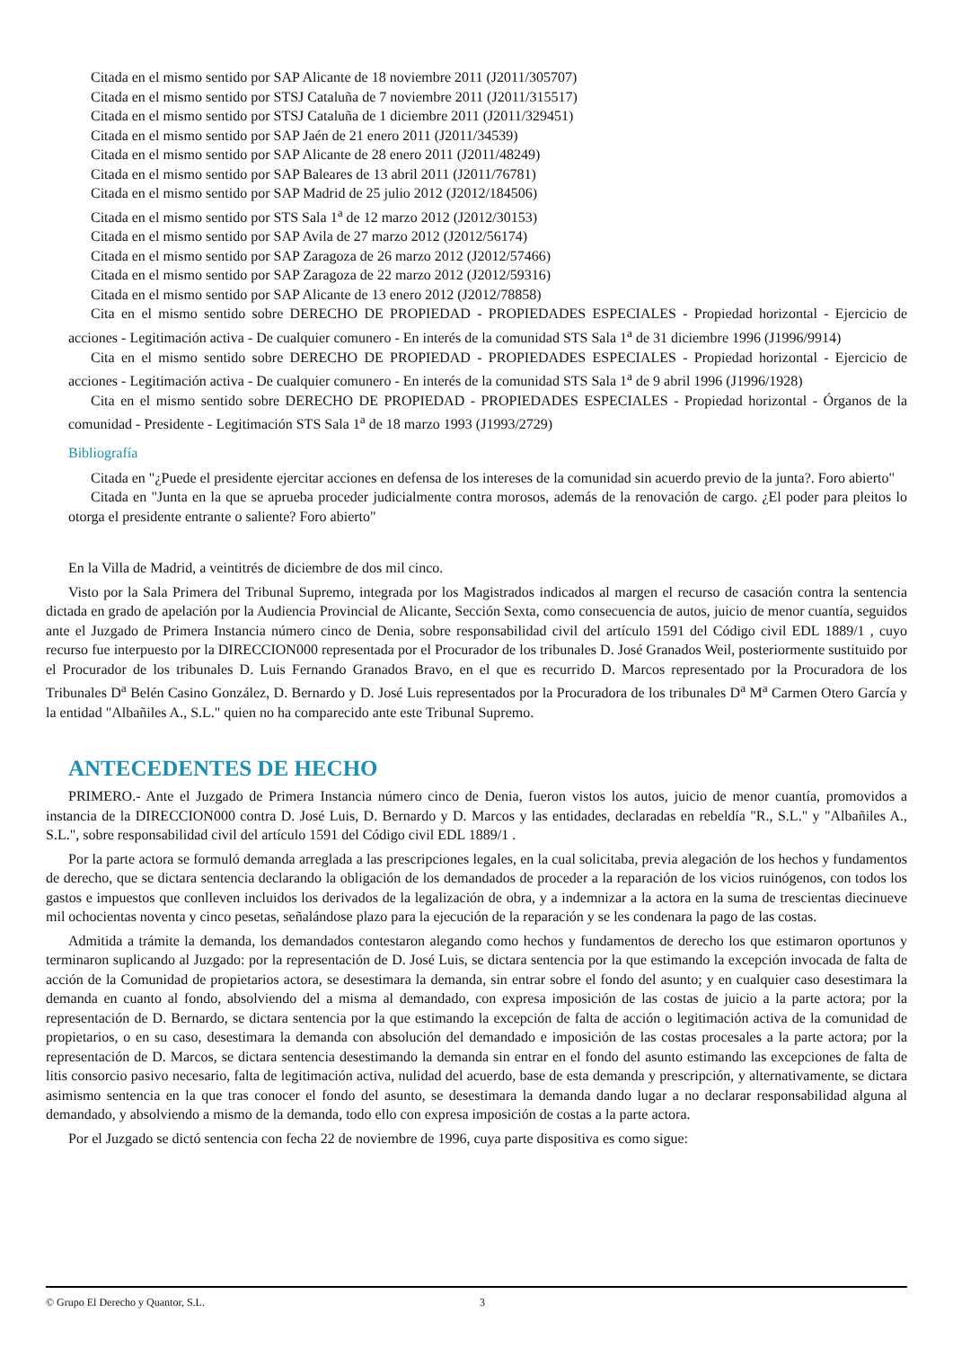Citada en el mismo sentido por SAP Alicante de 18 noviembre 2011 (J2011/305707)
Citada en el mismo sentido por STSJ Cataluña de 7 noviembre 2011 (J2011/315517)
Citada en el mismo sentido por STSJ Cataluña de 1 diciembre 2011 (J2011/329451)
Citada en el mismo sentido por SAP Jaén de 21 enero 2011 (J2011/34539)
Citada en el mismo sentido por SAP Alicante de 28 enero 2011 (J2011/48249)
Citada en el mismo sentido por SAP Baleares de 13 abril 2011 (J2011/76781)
Citada en el mismo sentido por SAP Madrid de 25 julio 2012 (J2012/184506)
Citada en el mismo sentido por STS Sala 1<sup>a</sup> de 12 marzo 2012 (J2012/30153)
Citada en el mismo sentido por SAP Avila de 27 marzo 2012 (J2012/56174)
Citada en el mismo sentido por SAP Zaragoza de 26 marzo 2012 (J2012/57466)
Citada en el mismo sentido por SAP Zaragoza de 22 marzo 2012 (J2012/59316)
Citada en el mismo sentido por SAP Alicante de 13 enero 2012 (J2012/78858)
Cita en el mismo sentido sobre DERECHO DE PROPIEDAD - PROPIEDADES ESPECIALES - Propiedad horizontal - Ejercicio de acciones - Legitimación activa - De cualquier comunero - En interés de la comunidad STS Sala 1<sup>a</sup> de 31 diciembre 1996 (J1996/9914)
Cita en el mismo sentido sobre DERECHO DE PROPIEDAD - PROPIEDADES ESPECIALES - Propiedad horizontal - Ejercicio de acciones - Legitimación activa - De cualquier comunero - En interés de la comunidad STS Sala 1<sup>a</sup> de 9 abril 1996 (J1996/1928)
Cita en el mismo sentido sobre DERECHO DE PROPIEDAD - PROPIEDADES ESPECIALES - Propiedad horizontal - Órganos de la comunidad - Presidente - Legitimación STS Sala 1<sup>a</sup> de 18 marzo 1993 (J1993/2729)
Bibliografía
Citada en "¿Puede el presidente ejercitar acciones en defensa de los intereses de la comunidad sin acuerdo previo de la junta?. Foro abierto"
Citada en "Junta en la que se aprueba proceder judicialmente contra morosos, además de la renovación de cargo. ¿El poder para pleitos lo otorga el presidente entrante o saliente? Foro abierto"
En la Villa de Madrid, a veintitrés de diciembre de dos mil cinco.
Visto por la Sala Primera del Tribunal Supremo, integrada por los Magistrados indicados al margen el recurso de casación contra la sentencia dictada en grado de apelación por la Audiencia Provincial de Alicante, Sección Sexta, como consecuencia de autos, juicio de menor cuantía, seguidos ante el Juzgado de Primera Instancia número cinco de Denia, sobre responsabilidad civil del artículo 1591 del Código civil EDL 1889/1 , cuyo recurso fue interpuesto por la DIRECCION000 representada por el Procurador de los tribunales D. José Granados Weil, posteriormente sustituido por el Procurador de los tribunales D. Luis Fernando Granados Bravo, en el que es recurrido D. Marcos representado por la Procuradora de los Tribunales D<sup>a</sup> Belén Casino González, D. Bernardo y D. José Luis representados por la Procuradora de los tribunales D<sup>a</sup> M<sup>a</sup> Carmen Otero García y la entidad "Albañiles A., S.L." quien no ha comparecido ante este Tribunal Supremo.
ANTECEDENTES DE HECHO
PRIMERO.- Ante el Juzgado de Primera Instancia número cinco de Denia, fueron vistos los autos, juicio de menor cuantía, promovidos a instancia de la DIRECCION000 contra D. José Luis, D. Bernardo y D. Marcos y las entidades, declaradas en rebeldía "R., S.L." y "Albañiles A., S.L.", sobre responsabilidad civil del artículo 1591 del Código civil EDL 1889/1 .
Por la parte actora se formuló demanda arreglada a las prescripciones legales, en la cual solicitaba, previa alegación de los hechos y fundamentos de derecho, que se dictara sentencia declarando la obligación de los demandados de proceder a la reparación de los vicios ruinógenos, con todos los gastos e impuestos que conlleven incluidos los derivados de la legalización de obra, y a indemnizar a la actora en la suma de trescientas diecinueve mil ochocientas noventa y cinco pesetas, señalándose plazo para la ejecución de la reparación y se les condenara la pago de las costas.
Admitida a trámite la demanda, los demandados contestaron alegando como hechos y fundamentos de derecho los que estimaron oportunos y terminaron suplicando al Juzgado: por la representación de D. José Luis, se dictara sentencia por la que estimando la excepción invocada de falta de acción de la Comunidad de propietarios actora, se desestimara la demanda, sin entrar sobre el fondo del asunto; y en cualquier caso desestimara la demanda en cuanto al fondo, absolviendo del a misma al demandado, con expresa imposición de las costas de juicio a la parte actora; por la representación de D. Bernardo, se dictara sentencia por la que estimando la excepción de falta de acción o legitimación activa de la comunidad de propietarios, o en su caso, desestimara la demanda con absolución del demandado e imposición de las costas procesales a la parte actora; por la representación de D. Marcos, se dictara sentencia desestimando la demanda sin entrar en el fondo del asunto estimando las excepciones de falta de litis consorcio pasivo necesario, falta de legitimación activa, nulidad del acuerdo, base de esta demanda y prescripción, y alternativamente, se dictara asimismo sentencia en la que tras conocer el fondo del asunto, se desestimara la demanda dando lugar a no declarar responsabilidad alguna al demandado, y absolviendo a mismo de la demanda, todo ello con expresa imposición de costas a la parte actora.
Por el Juzgado se dictó sentencia con fecha 22 de noviembre de 1996, cuya parte dispositiva es como sigue:
© Grupo El Derecho y Quantor, S.L. 3